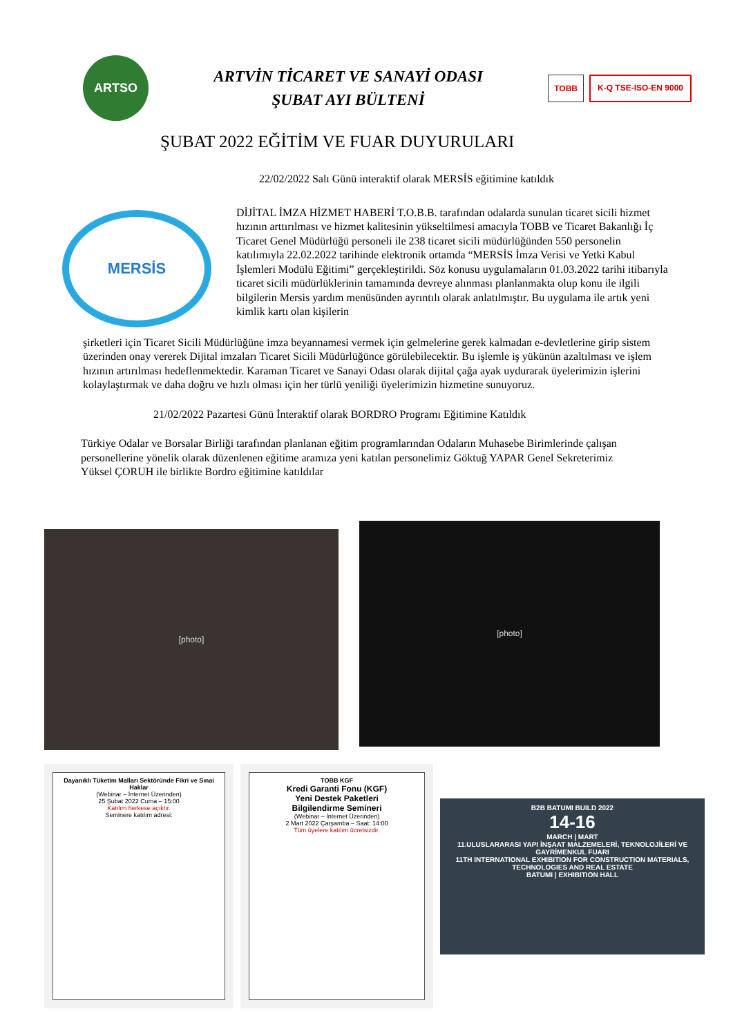ARTSO
ARTVİN TİCARET VE SANAYİ ODASI
ŞUBAT AYI BÜLTENİ
TOBB K-Q TSE-ISO-EN 9000
ŞUBAT 2022 EĞİTİM VE FUAR DUYURULARI
22/02/2022 Salı Günü interaktif olarak MERSİS eğitimine katıldık
MERSİS
DİJİTAL İMZA HİZMET HABERİ T.O.B.B. tarafından odalarda sunulan ticaret sicili hizmet hızının arttırılması ve hizmet kalitesinin yükseltilmesi amacıyla TOBB ve Ticaret Bakanlığı İç Ticaret Genel Müdürlüğü personeli ile 238 ticaret sicili müdürlüğünden 550 personelin katılımıyla 22.02.2022 tarihinde elektronik ortamda “MERSİS İmza Verisi ve Yetki Kabul İşlemleri Modülü Eğitimi” gerçekleştirildi. Söz konusu uygulamaların 01.03.2022 tarihi itibarıyla ticaret sicili müdürlüklerinin tamamında devreye alınması planlanmakta olup konu ile ilgili bilgilerin Mersis yardım menüsünden ayrıntılı olarak anlatılmıştır. Bu uygulama ile artık yeni kimlik kartı olan kişilerin
şirketleri için Ticaret Sicili Müdürlüğüne imza beyannamesi vermek için gelmelerine gerek kalmadan e-devletlerine girip sistem üzerinden onay vererek Dijital imzaları Ticaret Sicili Müdürlüğünce görülebilecektir. Bu işlemle iş yükünün azaltılması ve işlem hızının artırılması hedeflenmektedir. Karaman Ticaret ve Sanayi Odası olarak dijital çağa ayak uydurarak üyelerimizin işlerini kolaylaştırmak ve daha doğru ve hızlı olması için her türlü yeniliği üyelerimizin hizmetine sunuyoruz.
21/02/2022 Pazartesi Günü İnteraktif olarak BORDRO Programı Eğitimine Katıldık
Türkiye Odalar ve Borsalar Birliği tarafından planlanan eğitim programlarından Odaların Muhasebe Birimlerinde çalışan personellerine yönelik olarak düzenlenen eğitime aramıza yeni katılan personelimiz Göktuğ YAPAR Genel Sekreterimiz Yüksel ÇORUH ile birlikte Bordro eğitimine katıldılar
[photo]
[photo]
Dayanıklı Tüketim Malları Sektöründe Fikri ve Sınai Haklar
(Webinar – İnternet Üzerinden)
25 Şubat 2022 Cuma – 15:00
Katılım herkese açıktır.
Seminere katılım adresi:
TOBB KGF
Kredi Garanti Fonu (KGF)
Yeni Destek Paketleri
Bilgilendirme Semineri
(Webinar – İnternet Üzerinden)
2 Mart 2022 Çarşamba – Saat: 14:00
Tüm üyelere katılım ücretsizdir.
B2B BATUMI BUILD 2022
14-16
MARCH | MART
11.ULUSLARARASI YAPI İNŞAAT MALZEMELERİ, TEKNOLOJİLERİ VE GAYRİMENKUL FUARI
11TH INTERNATIONAL EXHIBITION FOR CONSTRUCTION MATERIALS, TECHNOLOGIES AND REAL ESTATE
BATUMI | EXHIBITION HALL